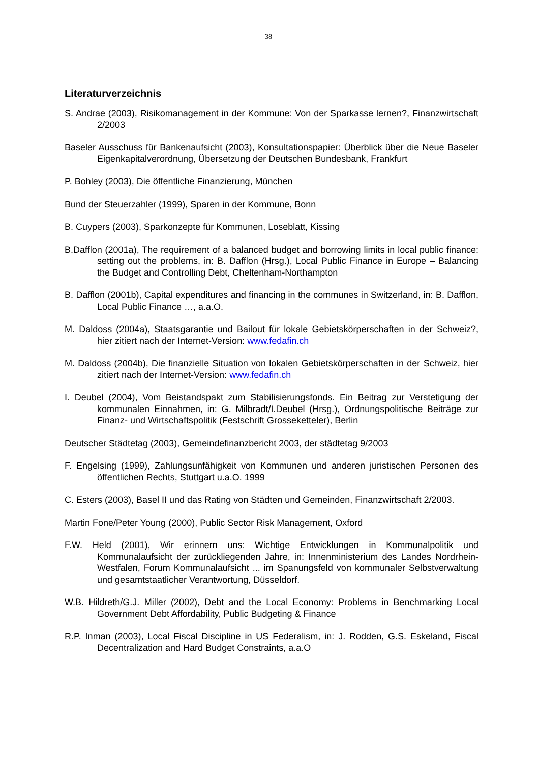38
Literaturverzeichnis
S. Andrae (2003), Risikomanagement in der Kommune: Von der Sparkasse lernen?, Finanzwirtschaft 2/2003
Baseler Ausschuss für Bankenaufsicht (2003), Konsultationspapier: Überblick über die Neue Baseler Eigenkapitalverordnung, Übersetzung der Deutschen Bundesbank, Frankfurt
P. Bohley (2003), Die öffentliche Finanzierung, München
Bund der Steuerzahler (1999), Sparen in der Kommune, Bonn
B. Cuypers (2003), Sparkonzepte für Kommunen, Loseblatt, Kissing
B.Dafflon (2001a), The requirement of a balanced budget and borrowing limits in local public finance: setting out the problems, in: B. Dafflon (Hrsg.), Local Public Finance in Europe – Balancing the Budget and Controlling Debt, Cheltenham-Northampton
B. Dafflon (2001b), Capital expenditures and financing in the communes in Switzerland, in: B. Dafflon, Local Public Finance …, a.a.O.
M. Daldoss (2004a), Staatsgarantie und Bailout für lokale Gebietskörperschaften in der Schweiz?, hier zitiert nach der Internet-Version: www.fedafin.ch
M. Daldoss (2004b), Die finanzielle Situation von lokalen Gebietskörperschaften in der Schweiz, hier zitiert nach der Internet-Version: www.fedafin.ch
I. Deubel (2004), Vom Beistandspakt zum Stabilisierungsfonds. Ein Beitrag zur Verstetigung der kommunalen Einnahmen, in: G. Milbradt/I.Deubel (Hrsg.), Ordnungspolitische Beiträge zur Finanz- und Wirtschaftspolitik (Festschrift Grosseketteler), Berlin
Deutscher Städtetag (2003), Gemeindefinanzbericht 2003, der städtetag 9/2003
F. Engelsing (1999), Zahlungsunfähigkeit von Kommunen und anderen juristischen Personen des öffentlichen Rechts, Stuttgart u.a.O. 1999
C. Esters (2003), Basel II und das Rating von Städten und Gemeinden, Finanzwirtschaft 2/2003.
Martin Fone/Peter Young (2000), Public Sector Risk Management, Oxford
F.W. Held (2001), Wir erinnern uns: Wichtige Entwicklungen in Kommunalpolitik und Kommunalaufsicht der zurückliegenden Jahre, in: Innenministerium des Landes Nordrhein-Westfalen, Forum Kommunalaufsicht ... im Spanungsfeld von kommunaler Selbstverwaltung und gesamtstaatlicher Verantwortung, Düsseldorf.
W.B. Hildreth/G.J. Miller (2002), Debt and the Local Economy: Problems in Benchmarking Local Government Debt Affordability, Public Budgeting & Finance
R.P. Inman (2003), Local Fiscal Discipline in US Federalism, in: J. Rodden, G.S. Eskeland, Fiscal Decentralization and Hard Budget Constraints, a.a.O